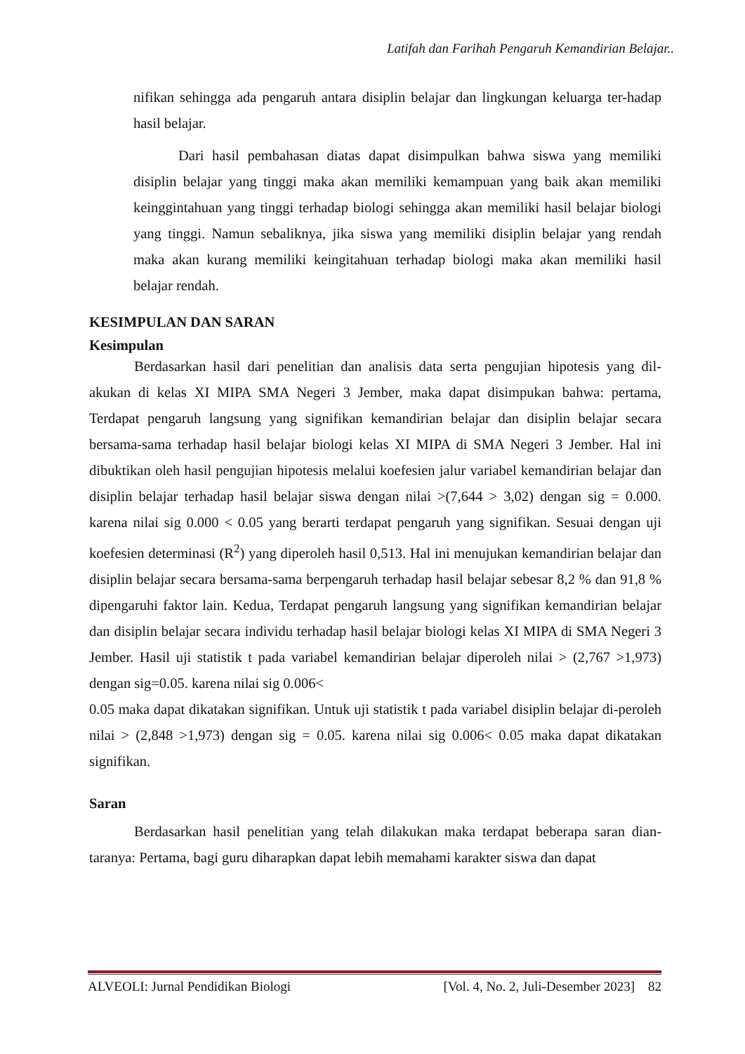Latifah dan Farihah Pengaruh Kemandirian Belajar..
nifikan sehingga ada pengaruh antara disiplin belajar dan lingkungan keluarga ter-hadap hasil belajar.
Dari hasil pembahasan diatas dapat disimpulkan bahwa siswa yang memiliki disiplin belajar yang tinggi maka akan memiliki kemampuan yang baik akan memiliki keinggintahuan yang tinggi terhadap biologi sehingga akan memiliki hasil belajar biologi yang tinggi. Namun sebaliknya, jika siswa yang memiliki disiplin belajar yang rendah maka akan kurang memiliki keingitahuan terhadap biologi maka akan memiliki hasil belajar rendah.
KESIMPULAN DAN SARAN
Kesimpulan
Berdasarkan hasil dari penelitian dan analisis data serta pengujian hipotesis yang dil-akukan di kelas XI MIPA SMA Negeri 3 Jember, maka dapat disimpukan bahwa: pertama, Terdapat pengaruh langsung yang signifikan kemandirian belajar dan disiplin belajar secara bersama-sama terhadap hasil belajar biologi kelas XI MIPA di SMA Negeri 3 Jember. Hal ini dibuktikan oleh hasil pengujian hipotesis melalui koefesien jalur variabel kemandirian belajar dan disiplin belajar terhadap hasil belajar siswa dengan nilai >(7,644 > 3,02) dengan sig = 0.000. karena nilai sig 0.000 < 0.05 yang berarti terdapat pengaruh yang signifikan. Sesuai dengan uji koefesien determinasi (R<sup>2</sup>) yang diperoleh hasil 0,513. Hal ini menujukan kemandirian belajar dan disiplin belajar secara bersama-sama berpengaruh terhadap hasil belajar sebesar 8,2 % dan 91,8 % dipengaruhi faktor lain. Kedua, Terdapat pengaruh langsung yang signifikan kemandirian belajar dan disiplin belajar secara individu terhadap hasil belajar biologi kelas XI MIPA di SMA Negeri 3 Jember. Hasil uji statistik t pada variabel kemandirian belajar diperoleh nilai > (2,767 >1,973) dengan sig=0.05. karena nilai sig 0.006<
0.05 maka dapat dikatakan signifikan. Untuk uji statistik t pada variabel disiplin belajar di-peroleh nilai > (2,848 >1,973) dengan sig = 0.05. karena nilai sig 0.006< 0.05 maka dapat dikatakan signifikan.
Saran
Berdasarkan hasil penelitian yang telah dilakukan maka terdapat beberapa saran dian-taranya: Pertama, bagi guru diharapkan dapat lebih memahami karakter siswa dan dapat
ALVEOLI: Jurnal Pendidikan Biologi [Vol. 4, No. 2, Juli-Desember 2023] 82